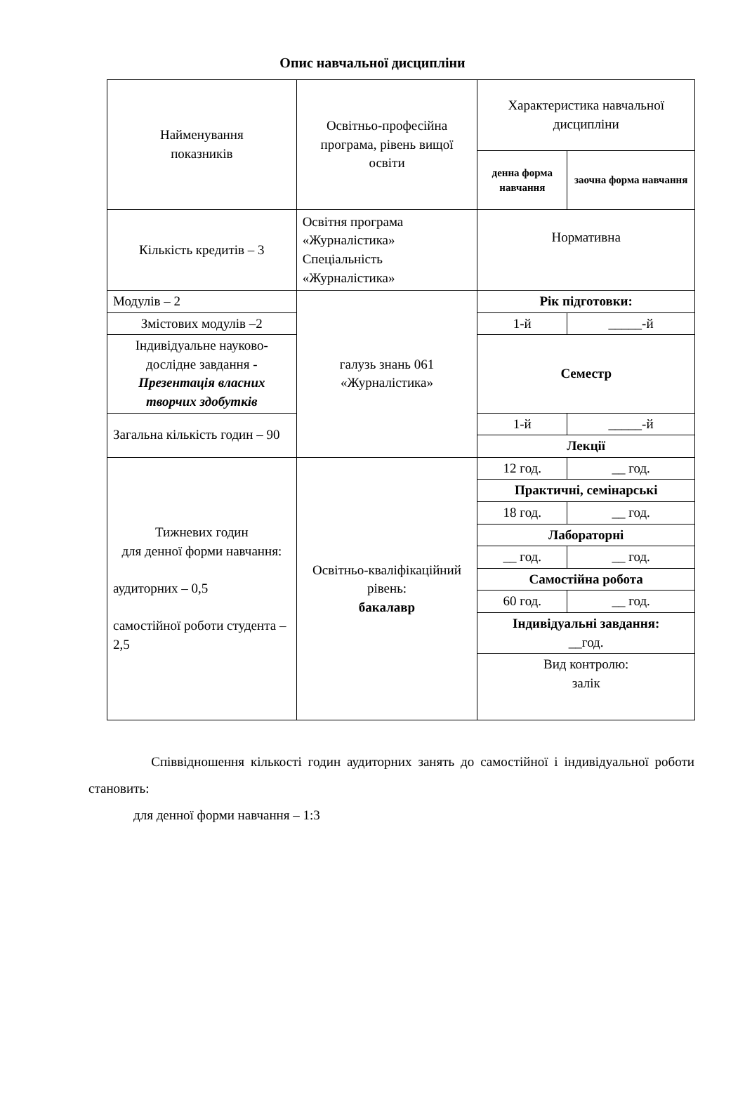Опис навчальної дисципліни
| Найменування показників | Освітньо-професійна програма, рівень вищої освіти | Характеристика навчальної дисципліни | |
| | | денна форма навчання | заочна форма навчання |
| Кількість кредитів – 3 | Освітня програма «Журналістика» Спеціальність «Журналістика» | Нормативна | |
| Модулів – 2 | галузь знань 061 «Журналістика» | Рік підготовки: | |
| Змістових модулів –2 | | 1-й | _____-й |
| Індивідуальне науково-дослідне завдання - Презентація власних творчих здобутків | | Семестр | |
| Загальна кількість годин – 90 | | 1-й | _____-й |
| | | Лекції | |
| Тижневих годин для денної форми навчання: аудиторних – 0,5 самостійної роботи студента – 2,5 | Освітньо-кваліфікаційний рівень: бакалавр | 12 год. | __ год. |
| | | Практичні, семінарські | |
| | | 18 год. | __ год. |
| | | Лабораторні | |
| | | __ год. | __ год. |
| | | Самостійна робота | |
| | | 60 год. | __ год. |
| | | Індивідуальні завдання: __год. | |
| | | Вид контролю: залік | |
Співвідношення кількості годин аудиторних занять до самостійної і індивідуальної роботи становить:
для денної форми навчання – 1:3